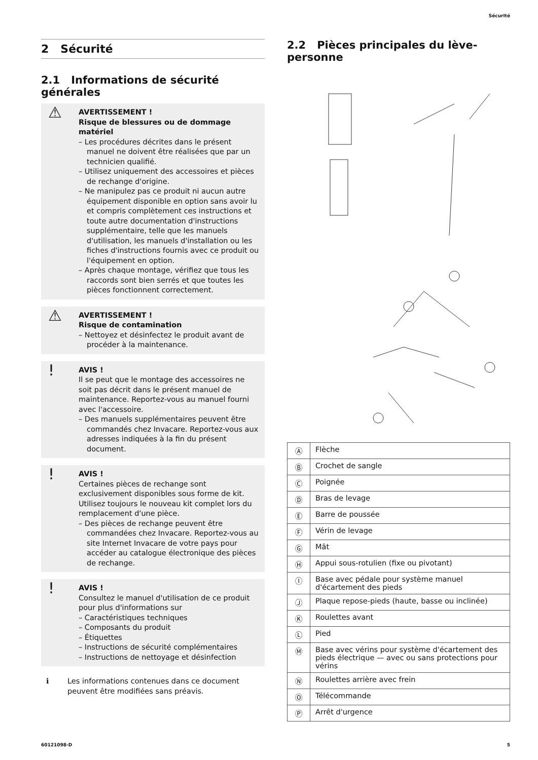Sécurité
2 Sécurité
2.1 Informations de sécurité générales
⚠ AVERTISSEMENT !
Risque de blessures ou de dommage matériel
– Les procédures décrites dans le présent manuel ne doivent être réalisées que par un technicien qualifié.
– Utilisez uniquement des accessoires et pièces de rechange d'origine.
– Ne manipulez pas ce produit ni aucun autre équipement disponible en option sans avoir lu et compris complètement ces instructions et toute autre documentation d'instructions supplémentaire, telle que les manuels d'utilisation, les manuels d'installation ou les fiches d'instructions fournis avec ce produit ou l'équipement en option.
– Après chaque montage, vérifiez que tous les raccords sont bien serrés et que toutes les pièces fonctionnent correctement.
⚠ AVERTISSEMENT !
Risque de contamination
– Nettoyez et désinfectez le produit avant de procéder à la maintenance.
! AVIS !
Il se peut que le montage des accessoires ne soit pas décrit dans le présent manuel de maintenance. Reportez-vous au manuel fourni avec l'accessoire.
– Des manuels supplémentaires peuvent être commandés chez Invacare. Reportez-vous aux adresses indiquées à la fin du présent document.
! AVIS !
Certaines pièces de rechange sont exclusivement disponibles sous forme de kit. Utilisez toujours le nouveau kit complet lors du remplacement d'une pièce.
– Des pièces de rechange peuvent être commandées chez Invacare. Reportez-vous au site Internet Invacare de votre pays pour accéder au catalogue électronique des pièces de rechange.
! AVIS !
Consultez le manuel d'utilisation de ce produit pour plus d'informations sur
– Caractéristiques techniques
– Composants du produit
– Étiquettes
– Instructions de sécurité complémentaires
– Instructions de nettoyage et désinfection
ℹ Les informations contenues dans ce document peuvent être modifiées sans préavis.
2.2 Pièces principales du lève-personne
| Ⓐ | Flèche |
| Ⓑ | Crochet de sangle |
| Ⓒ | Poignée |
| Ⓓ | Bras de levage |
| Ⓔ | Barre de poussée |
| Ⓕ | Vérin de levage |
| Ⓖ | Mât |
| Ⓗ | Appui sous-rotulien (fixe ou pivotant) |
| Ⓘ | Base avec pédale pour système manuel d'écartement des pieds |
| Ⓙ | Plaque repose-pieds (haute, basse ou inclinée) |
| Ⓚ | Roulettes avant |
| Ⓛ | Pied |
| Ⓜ | Base avec vérins pour système d'écartement des pieds électrique — avec ou sans protections pour vérins |
| Ⓝ | Roulettes arrière avec frein |
| Ⓞ | Télécommande |
| Ⓟ | Arrêt d'urgence |
60121098-D 5